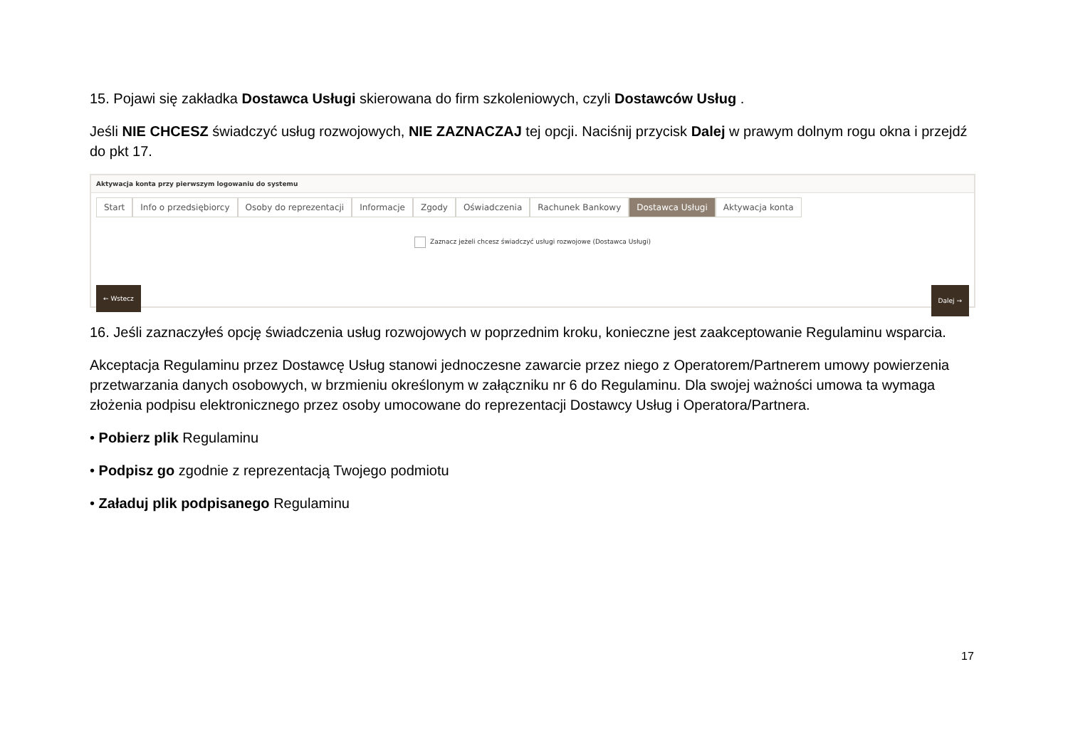15. Pojawi się zakładka Dostawca Usługi skierowana do firm szkoleniowych, czyli Dostawców Usług .
Jeśli NIE CHCESZ świadczyć usług rozwojowych, NIE ZAZNACZAJ tej opcji. Naciśnij przycisk Dalej w prawym dolnym rogu okna i przejdź do pkt 17.
Aktywacja konta przy pierwszym logowaniu do systemu
Start Info o przedsiębiorcy Osoby do reprezentacji Informacje Zgody Oświadczenia Rachunek Bankowy Dostawca Usługi Aktywacja konta
Zaznacz jeżeli chcesz świadczyć usługi rozwojowe (Dostawca Usługi)
← Wstecz Dalej →
16. Jeśli zaznaczyłeś opcję świadczenia usług rozwojowych w poprzednim kroku, konieczne jest zaakceptowanie Regulaminu wsparcia.
Akceptacja Regulaminu przez Dostawcę Usług stanowi jednoczesne zawarcie przez niego z Operatorem/Partnerem umowy powierzenia przetwarzania danych osobowych, w brzmieniu określonym w załączniku nr 6 do Regulaminu. Dla swojej ważności umowa ta wymaga złożenia podpisu elektronicznego przez osoby umocowane do reprezentacji Dostawcy Usług i Operatora/Partnera.
• Pobierz plik Regulaminu
• Podpisz go zgodnie z reprezentacją Twojego podmiotu
• Załaduj plik podpisanego Regulaminu
17